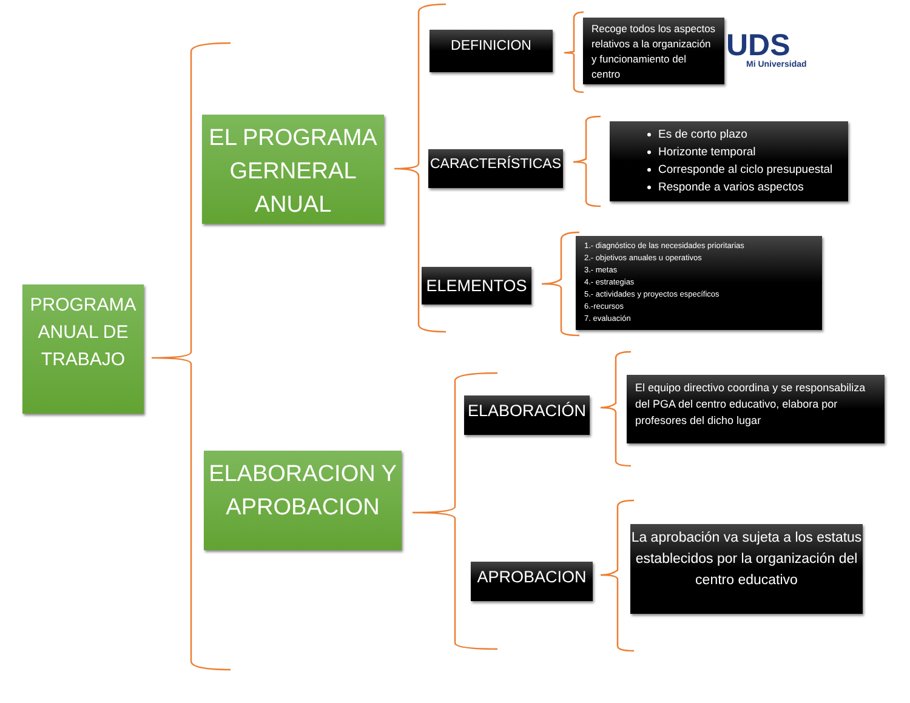PROGRAMA ANUAL DE TRABAJO
EL PROGRAMA GERNERAL ANUAL
ELABORACION Y APROBACION
DEFINICION
CARACTERÍSTICAS
ELEMENTOS
ELABORACIÓN
APROBACION
Recoge todos los aspectos relativos a la organización y funcionamiento del centro
Es de corto plazo
Horizonte temporal
Corresponde al ciclo presupuestal
Responde a varios aspectos
1.- diagnóstico de las necesidades prioritarias
2.- objetivos anuales u operativos
3.- metas
4.- estrategias
5.- actividades y proyectos específicos
6.-recursos
7. evaluación
El equipo directivo coordina y se responsabiliza del PGA del centro educativo, elabora por profesores del dicho lugar
La aprobación va sujeta a los estatus establecidos por la organización del centro educativo
UDS
Mi Universidad